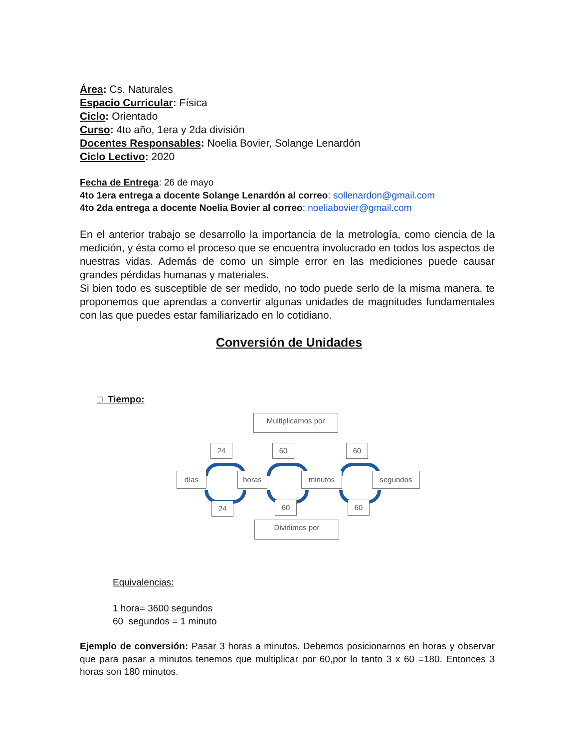Área: Cs. Naturales
Espacio Curricular: Física
Ciclo: Orientado
Curso: 4to año, 1era y 2da división
Docentes Responsables: Noelia Bovier, Solange Lenardón
Ciclo Lectivo: 2020
Fecha de Entrega: 26 de mayo
4to 1era entrega a docente Solange Lenardón al correo: sollenardon@gmail.com
4to 2da entrega a docente Noelia Bovier al correo: noeliabovier@gmail.com
En el anterior trabajo se desarrollo la importancia de la metrología, como ciencia de la medición, y ésta como el proceso que se encuentra involucrado en todos los aspectos de nuestras vidas. Además de como un simple error en las mediciones puede causar grandes pérdidas humanas y materiales.
Si bien todo es susceptible de ser medido, no todo puede serlo de la misma manera, te proponemos que aprendas a convertir algunas unidades de magnitudes fundamentales con las que puedes estar familiarizado en lo cotidiano.
Conversión de Unidades
□ Tiempo:
Multiplicamos por
24 60 60
días horas minutos segundos
24 60 60
Dividimos por
Equivalencias:
1 hora= 3600 segundos
60 segundos = 1 minuto
Ejemplo de conversión: Pasar 3 horas a minutos. Debemos posicionarnos en horas y observar que para pasar a minutos tenemos que multiplicar por 60,por lo tanto 3 x 60 =180. Entonces 3 horas son 180 minutos.